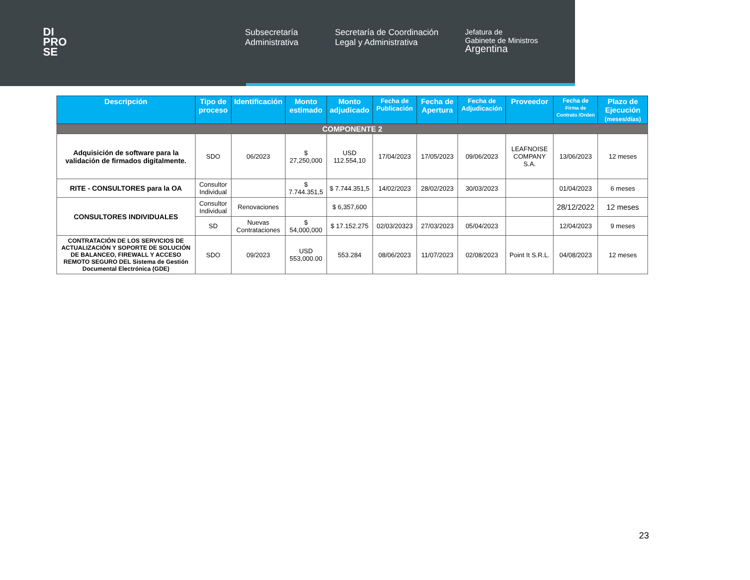DI
PRO
SE
Subsecretaría Administrativa
Secretaría de Coordinación Legal y Administrativa
Jefatura de
Gabinete de Ministros
Argentina
| Descripción | Tipo de proceso | Identificación | Monto estimado | Monto adjudicado | Fecha de Publicación | Fecha de Apertura | Fecha de Adjudicación | Proveedor | Fecha de Firma de Contrato /Orden | Plazo de Ejecución (meses/días) |
| --- | --- | --- | --- | --- | --- | --- | --- | --- | --- | --- |
| COMPONENTE 2 | | | | | | | | | | |
| Adquisición de software para la validación de firmados digitalmente. | SDO | 06/2023 | $ 27,250,000 | USD 112.554,10 | 17/04/2023 | 17/05/2023 | 09/06/2023 | LEAFNOISE COMPANY S.A. | 13/06/2023 | 12 meses |
| RITE - CONSULTORES para la OA | Consultor Individual | | $ 7.744.351,5 | $ 7.744.351,5 | 14/02/2023 | 28/02/2023 | 30/03/2023 | | 01/04/2023 | 6 meses |
| CONSULTORES INDIVIDUALES | Consultor Individual | Renovaciones | | $ 6,357,600 | | | | | 28/12/2022 | 12 meses |
| | SD | Nuevas Contrataciones | $ 54,000,000 | $ 17.152.275 | 02/03/20323 | 27/03/2023 | 05/04/2023 | | 12/04/2023 | 9 meses |
| CONTRATACIÓN DE LOS SERVICIOS DE ACTUALIZACIÓN Y SOPORTE DE SOLUCIÓN DE BALANCEO, FIREWALL Y ACCESO REMOTO SEGURO DEL Sistema de Gestión Documental Electrónica (GDE) | SDO | 09/2023 | USD 553,000.00 | 553.284 | 08/06/2023 | 11/07/2023 | 02/08/2023 | Point It S.R.L. | 04/08/2023 | 12 meses |
23